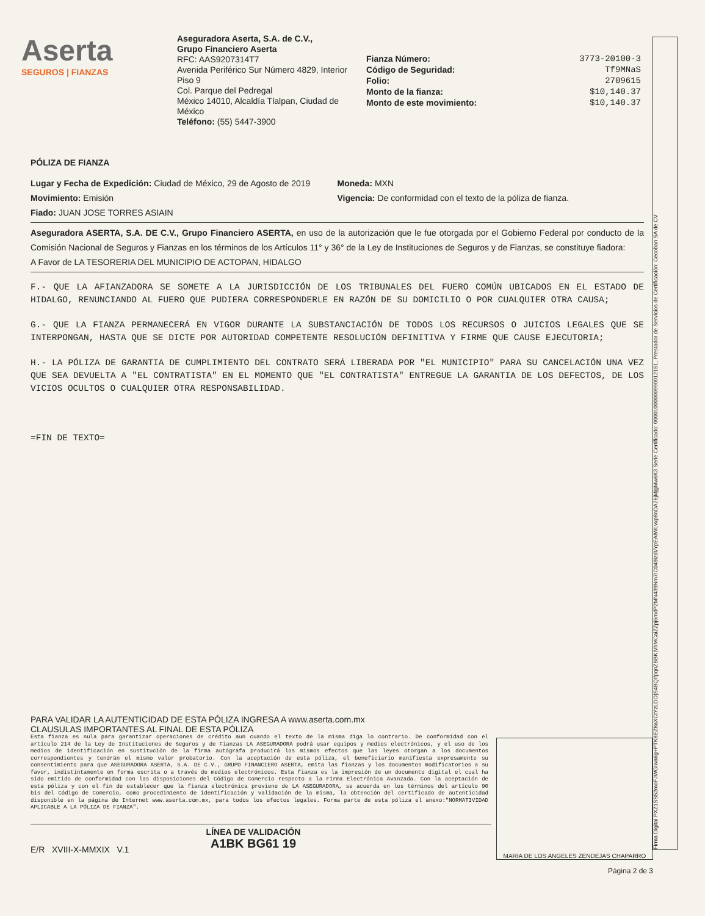Aserta
SEGUROS | FIANZAS
Aseguradora Aserta, S.A. de C.V.,
Grupo Financiero Aserta
RFC: AAS9207314T7
Avenida Periférico Sur Número 4829, Interior Piso 9
Col. Parque del Pedregal
México 14010, Alcaldía Tlalpan, Ciudad de México
Teléfono: (55) 5447-3900
Fianza Número: 3773-20100-3
Código de Seguridad: Tf9MNaS
Folio: 2709615
Monto de la fianza: $10,140.37
Monto de este movimiento: $10,140.37
PÓLIZA DE FIANZA
Lugar y Fecha de Expedición: Ciudad de México, 29 de Agosto de 2019
Moneda: MXN
Movimiento: Emisión Vigencia: De conformidad con el texto de la póliza de fianza.
Fiado: JUAN JOSE TORRES ASIAIN
Aseguradora ASERTA, S.A. DE C.V., Grupo Financiero ASERTA, en uso de la autorización que le fue otorgada por el Gobierno Federal por conducto de la Comisión Nacional de Seguros y Fianzas en los términos de los Artículos 11° y 36° de la Ley de Instituciones de Seguros y de Fianzas, se constituye fiadora:
A Favor de LA TESORERIA DEL MUNICIPIO DE ACTOPAN, HIDALGO
F.- QUE LA AFIANZADORA SE SOMETE A LA JURISDICCIÓN DE LOS TRIBUNALES DEL FUERO COMÚN UBICADOS EN EL ESTADO DE HIDALGO, RENUNCIANDO AL FUERO QUE PUDIERA CORRESPONDERLE EN RAZÓN DE SU DOMICILIO O POR CUALQUIER OTRA CAUSA;
G.- QUE LA FIANZA PERMANECERÁ EN VIGOR DURANTE LA SUBSTANCIACIÓN DE TODOS LOS RECURSOS O JUICIOS LEGALES QUE SE INTERPONGAN, HASTA QUE SE DICTE POR AUTORIDAD COMPETENTE RESOLUCIÓN DEFINITIVA Y FIRME QUE CAUSE EJECUTORIA;
H.- LA PÓLIZA DE GARANTIA DE CUMPLIMIENTO DEL CONTRATO SERÁ LIBERADA POR "EL MUNICIPIO" PARA SU CANCELACIÓN UNA VEZ QUE SEA DEVUELTA A "EL CONTRATISTA" EN EL MOMENTO QUE "EL CONTRATISTA" ENTREGUE LA GARANTIA DE LOS DEFECTOS, DE LOS VICIOS OCULTOS O CUALQUIER OTRA RESPONSABILIDAD.
=FIN DE TEXTO=
PARA VALIDAR LA AUTENTICIDAD DE ESTA PÓLIZA INGRESA A www.aserta.com.mx
CLAUSULAS IMPORTANTES AL FINAL DE ESTA PÓLIZA
Esta fianza es nula para garantizar operaciones de crédito aun cuando el texto de la misma diga lo contrario. De conformidad con el artículo 214 de la Ley de Instituciones de Seguros y de Fianzas LA ASEGURADORA podrá usar equipos y medios electrónicos, y el uso de los medios de identificación en sustitución de la firma autógrafa producirá los mismos efectos que las leyes otorgan a los documentos correspondientes y tendrán el mismo valor probatorio. Con la aceptación de esta póliza, el beneficiario manifiesta expresamente su consentimiento para que ASEGURADORA ASERTA, S.A. DE C.V., GRUPO FINANCIERO ASERTA, emita las fianzas y los documentos modificatorios a su favor, indistintamente en forma escrita o a través de medios electrónicos. Esta fianza es la impresión de un documento digital el cual ha sido emitido de conformidad con las disposiciones del Código de Comercio respecto a la Firma Electrónica Avanzada. Con la aceptación de esta póliza y con el fin de establecer que la fianza electrónica proviene de LA ASEGURADORA, se acuerda en los términos del artículo 90 bis del Código de Comercio, como procedimiento de identificación y validación de la misma, la obtención del certificado de autenticidad disponible en la página de Internet www.aserta.com.mx, para todos los efectos legales. Forma parte de esta póliza el anexo:"NORMATIVIDAD APLICABLE A LA PÓLIZA DE FIANZA".
MARIA DE LOS ANGELES ZENDEJAS CHAPARRO
LÍNEA DE VALIDACIÓN
A1BK BG61 19
E/R XVIII-X-MMXIX V.1
Página 2 de 3
Firma Digital PXZ1SS52moFJWGiwa6g+PTK8EZ8aXCtYzLDO|S4BQIfpqnZBBK|VhMCaiZZpj6mdP2MN439Nm7IC049izdI/YpEAIWLvxp8nDA26jMjgMw6K3 Serie Certificado: 00001000000990012151, Prestador de Servicios de Certificación: Cecoban SA de CV